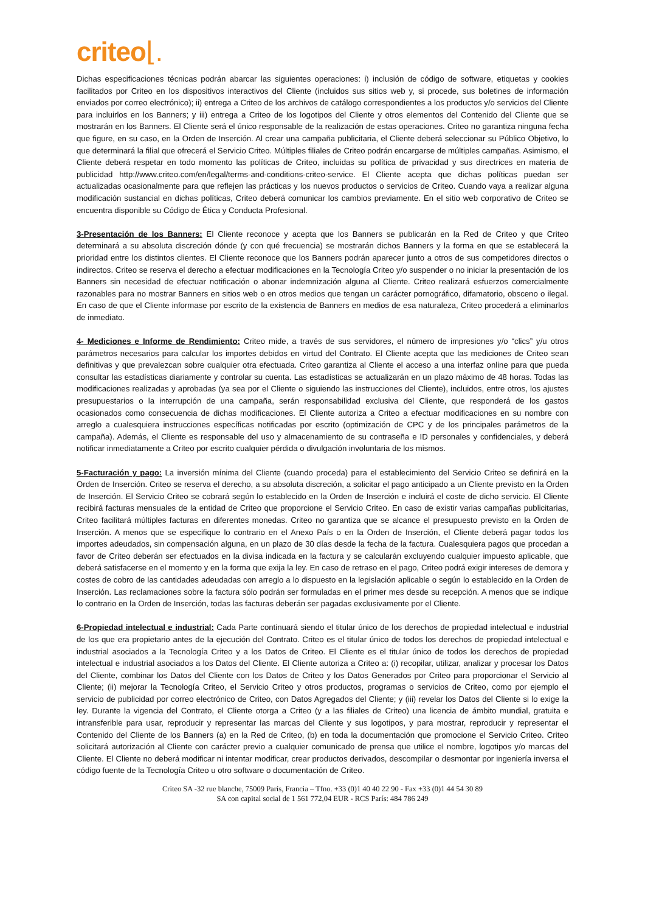criteo⌊.
Dichas especificaciones técnicas podrán abarcar las siguientes operaciones: i) inclusión de código de software, etiquetas y cookies facilitados por Criteo en los dispositivos interactivos del Cliente (incluidos sus sitios web y, si procede, sus boletines de información enviados por correo electrónico); ii) entrega a Criteo de los archivos de catálogo correspondientes a los productos y/o servicios del Cliente para incluirlos en los Banners; y iii) entrega a Criteo de los logotipos del Cliente y otros elementos del Contenido del Cliente que se mostrarán en los Banners. El Cliente será el único responsable de la realización de estas operaciones. Criteo no garantiza ninguna fecha que figure, en su caso, en la Orden de Inserción. Al crear una campaña publicitaria, el Cliente deberá seleccionar su Público Objetivo, lo que determinará la filial que ofrecerá el Servicio Criteo. Múltiples filiales de Criteo podrán encargarse de múltiples campañas. Asimismo, el Cliente deberá respetar en todo momento las políticas de Criteo, incluidas su política de privacidad y sus directrices en materia de publicidad http://www.criteo.com/en/legal/terms-and-conditions-criteo-service. El Cliente acepta que dichas políticas puedan ser actualizadas ocasionalmente para que reflejen las prácticas y los nuevos productos o servicios de Criteo. Cuando vaya a realizar alguna modificación sustancial en dichas políticas, Criteo deberá comunicar los cambios previamente. En el sitio web corporativo de Criteo se encuentra disponible su Código de Ética y Conducta Profesional.
3-Presentación de los Banners: El Cliente reconoce y acepta que los Banners se publicarán en la Red de Criteo y que Criteo determinará a su absoluta discreción dónde (y con qué frecuencia) se mostrarán dichos Banners y la forma en que se establecerá la prioridad entre los distintos clientes. El Cliente reconoce que los Banners podrán aparecer junto a otros de sus competidores directos o indirectos. Criteo se reserva el derecho a efectuar modificaciones en la Tecnología Criteo y/o suspender o no iniciar la presentación de los Banners sin necesidad de efectuar notificación o abonar indemnización alguna al Cliente. Criteo realizará esfuerzos comercialmente razonables para no mostrar Banners en sitios web o en otros medios que tengan un carácter pornográfico, difamatorio, obsceno o ilegal. En caso de que el Cliente informase por escrito de la existencia de Banners en medios de esa naturaleza, Criteo procederá a eliminarlos de inmediato.
4- Mediciones e Informe de Rendimiento: Criteo mide, a través de sus servidores, el número de impresiones y/o “clics” y/u otros parámetros necesarios para calcular los importes debidos en virtud del Contrato. El Cliente acepta que las mediciones de Criteo sean definitivas y que prevalezcan sobre cualquier otra efectuada. Criteo garantiza al Cliente el acceso a una interfaz online para que pueda consultar las estadísticas diariamente y controlar su cuenta. Las estadísticas se actualizarán en un plazo máximo de 48 horas. Todas las modificaciones realizadas y aprobadas (ya sea por el Cliente o siguiendo las instrucciones del Cliente), incluidos, entre otros, los ajustes presupuestarios o la interrupción de una campaña, serán responsabilidad exclusiva del Cliente, que responderá de los gastos ocasionados como consecuencia de dichas modificaciones. El Cliente autoriza a Criteo a efectuar modificaciones en su nombre con arreglo a cualesquiera instrucciones específicas notificadas por escrito (optimización de CPC y de los principales parámetros de la campaña). Además, el Cliente es responsable del uso y almacenamiento de su contraseña e ID personales y confidenciales, y deberá notificar inmediatamente a Criteo por escrito cualquier pérdida o divulgación involuntaria de los mismos.
5-Facturación y pago: La inversión mínima del Cliente (cuando proceda) para el establecimiento del Servicio Criteo se definirá en la Orden de Inserción. Criteo se reserva el derecho, a su absoluta discreción, a solicitar el pago anticipado a un Cliente previsto en la Orden de Inserción. El Servicio Criteo se cobrará según lo establecido en la Orden de Inserción e incluirá el coste de dicho servicio. El Cliente recibirá facturas mensuales de la entidad de Criteo que proporcione el Servicio Criteo. En caso de existir varias campañas publicitarias, Criteo facilitará múltiples facturas en diferentes monedas. Criteo no garantiza que se alcance el presupuesto previsto en la Orden de Inserción. A menos que se especifique lo contrario en el Anexo País o en la Orden de Inserción, el Cliente deberá pagar todos los importes adeudados, sin compensación alguna, en un plazo de 30 días desde la fecha de la factura. Cualesquiera pagos que procedan a favor de Criteo deberán ser efectuados en la divisa indicada en la factura y se calcularán excluyendo cualquier impuesto aplicable, que deberá satisfacerse en el momento y en la forma que exija la ley. En caso de retraso en el pago, Criteo podrá exigir intereses de demora y costes de cobro de las cantidades adeudadas con arreglo a lo dispuesto en la legislación aplicable o según lo establecido en la Orden de Inserción. Las reclamaciones sobre la factura sólo podrán ser formuladas en el primer mes desde su recepción. A menos que se indique lo contrario en la Orden de Inserción, todas las facturas deberán ser pagadas exclusivamente por el Cliente.
6-Propiedad intelectual e industrial: Cada Parte continuará siendo el titular único de los derechos de propiedad intelectual e industrial de los que era propietario antes de la ejecución del Contrato. Criteo es el titular único de todos los derechos de propiedad intelectual e industrial asociados a la Tecnología Criteo y a los Datos de Criteo. El Cliente es el titular único de todos los derechos de propiedad intelectual e industrial asociados a los Datos del Cliente. El Cliente autoriza a Criteo a: (i) recopilar, utilizar, analizar y procesar los Datos del Cliente, combinar los Datos del Cliente con los Datos de Criteo y los Datos Generados por Criteo para proporcionar el Servicio al Cliente; (ii) mejorar la Tecnología Criteo, el Servicio Criteo y otros productos, programas o servicios de Criteo, como por ejemplo el servicio de publicidad por correo electrónico de Criteo, con Datos Agregados del Cliente; y (iii) revelar los Datos del Cliente si lo exige la ley. Durante la vigencia del Contrato, el Cliente otorga a Criteo (y a las filiales de Criteo) una licencia de ámbito mundial, gratuita e intransferible para usar, reproducir y representar las marcas del Cliente y sus logotipos, y para mostrar, reproducir y representar el Contenido del Cliente de los Banners (a) en la Red de Criteo, (b) en toda la documentación que promocione el Servicio Criteo. Criteo solicitará autorización al Cliente con carácter previo a cualquier comunicado de prensa que utilice el nombre, logotipos y/o marcas del Cliente. El Cliente no deberá modificar ni intentar modificar, crear productos derivados, descompilar o desmontar por ingeniería inversa el código fuente de la Tecnología Criteo u otro software o documentación de Criteo.
Criteo SA -32 rue blanche, 75009 París, Francia – Tfno. +33 (0)1 40 40 22 90 - Fax +33 (0)1 44 54 30 89
SA con capital social de 1 561 772,04 EUR - RCS París: 484 786 249